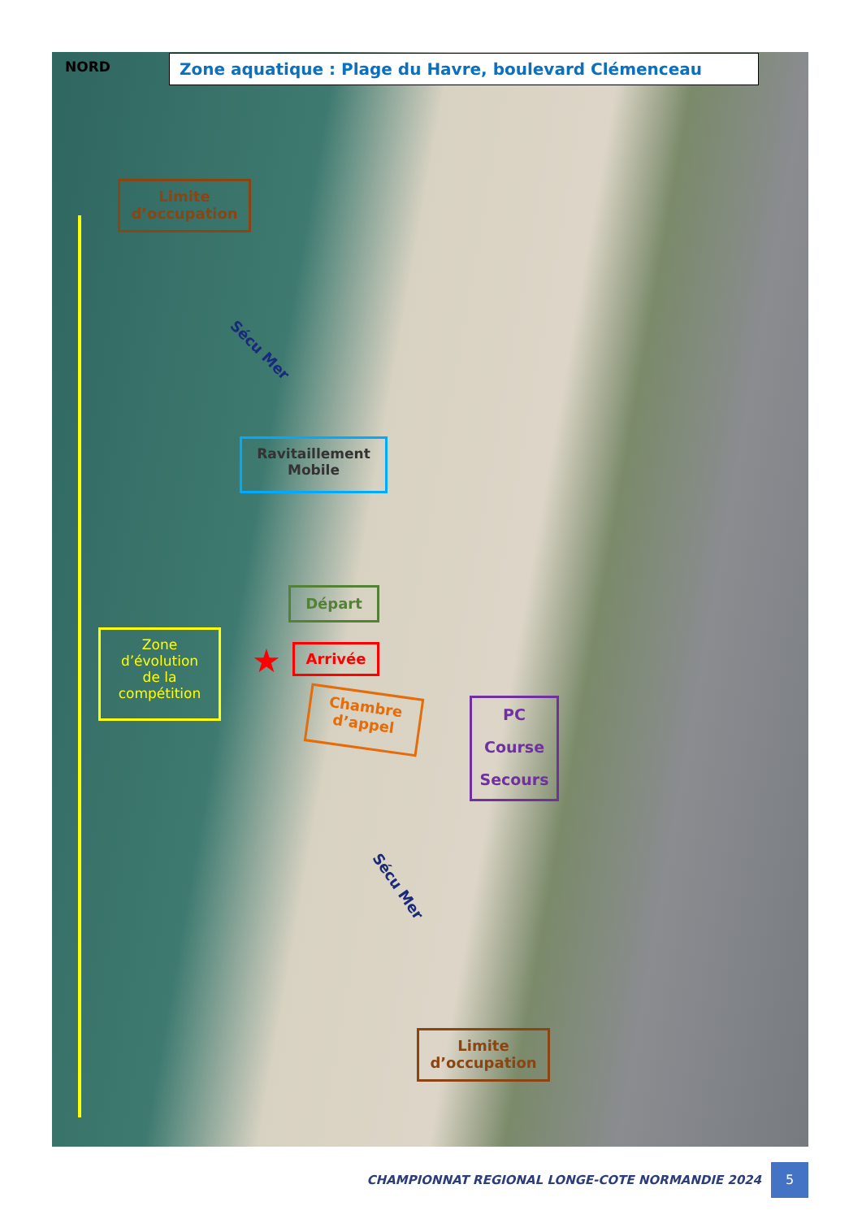NORD Zone aquatique : Plage du Havre, boulevard Clémenceau
Limite
d’occupation
Sécu Mer
Ravitaillement
Mobile
Départ
Zone
d’évolution
de la
compétition
Arrivée
★
Chambre
d’appel
PC
Course
Secours
Sécu Mer
Limite
d’occupation
CHAMPIONNAT REGIONAL LONGE-COTE NORMANDIE 2024 5